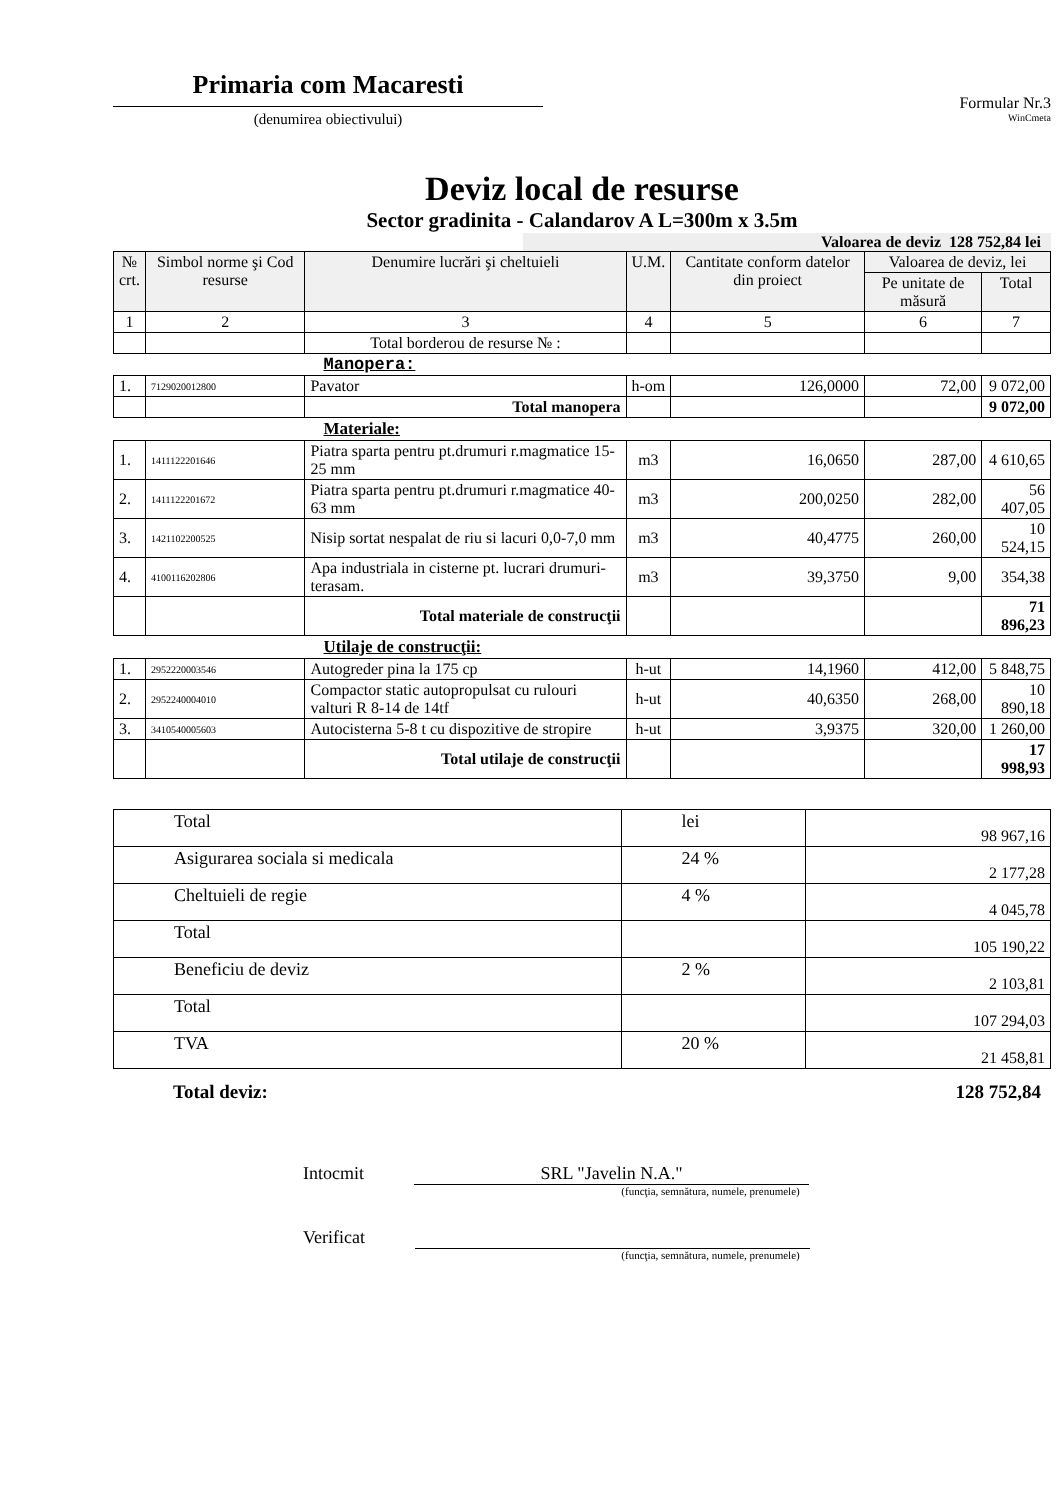Primaria com Macaresti
(denumirea obiectivului)
Formular Nr.3
WinCmeta
Deviz local de resurse
Sector gradinita - Calandarov A L=300m x 3.5m
Valoarea de deviz 128 752,84 lei
| № crt. | Simbol norme şi Cod resurse | Denumire lucrări şi cheltuieli | U.M. | Cantitate conform datelor din proiect | Valoarea de deviz, lei | |
| --- | --- | --- | --- | --- | --- | --- |
| | | | | | Pe unitate de măsură | Total |
| 1 | 2 | 3 | 4 | 5 | 6 | 7 |
| | | Total borderou de resurse № : | | | | |
| Manopera: | | | | | | |
| 1. | 7129020012800 | Pavator | h-om | 126,0000 | 72,00 | 9 072,00 |
| | | Total manopera | | | | 9 072,00 |
| Materiale: | | | | | | |
| 1. | 1411122201646 | Piatra sparta pentru pt.drumuri r.magmatice 15-25 mm | m3 | 16,0650 | 287,00 | 4 610,65 |
| 2. | 1411122201672 | Piatra sparta pentru pt.drumuri r.magmatice 40-63 mm | m3 | 200,0250 | 282,00 | 56 407,05 |
| 3. | 1421102200525 | Nisip sortat nespalat de riu si lacuri 0,0-7,0 mm | m3 | 40,4775 | 260,00 | 10 524,15 |
| 4. | 4100116202806 | Apa industriala in cisterne pt. lucrari drumuri-terasam. | m3 | 39,3750 | 9,00 | 354,38 |
| | | Total materiale de construcţii | | | | 71 896,23 |
| Utilaje de construcţii: | | | | | | |
| 1. | 2952220003546 | Autogreder pina la 175 cp | h-ut | 14,1960 | 412,00 | 5 848,75 |
| 2. | 2952240004010 | Compactor static autopropulsat cu rulouri valturi R 8-14 de 14tf | h-ut | 40,6350 | 268,00 | 10 890,18 |
| 3. | 3410540005603 | Autocisterna 5-8 t cu dispozitive de stropire | h-ut | 3,9375 | 320,00 | 1 260,00 |
| | | Total utilaje de construcţii | | | | 17 998,93 |
| Total | lei | 98 967,16 |
| Asigurarea sociala si medicala | 24 % | 2 177,28 |
| Cheltuieli de regie | 4 % | 4 045,78 |
| Total | | 105 190,22 |
| Beneficiu de deviz | 2 % | 2 103,81 |
| Total | | 107 294,03 |
| TVA | 20 % | 21 458,81 |
Total deviz: 128 752,84
Intocmit SRL "Javelin N.A."
(funcţia, semnătura, numele, prenumele)
Verificat
(funcţia, semnătura, numele, prenumele)